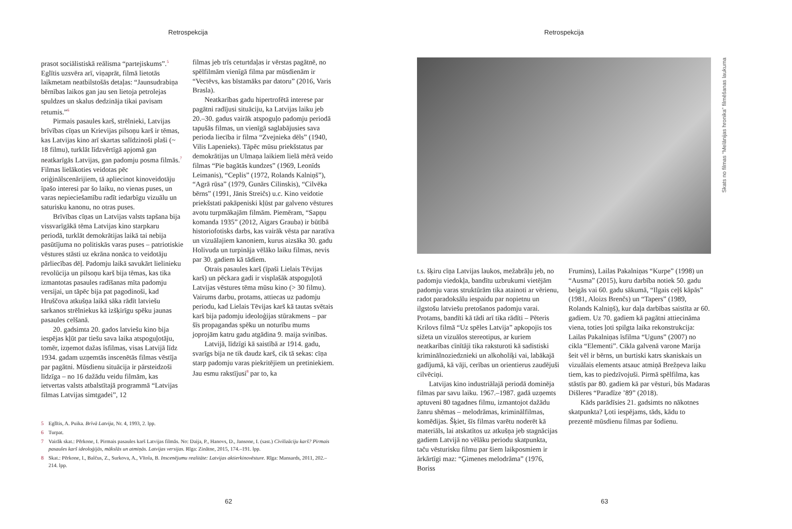Retrospekcija
prasot sociālistiskā reālisma “partejiskums”.<sup>5</sup> Eglītis uzsvēra arī, viņaprāt, filmā lietotās laikmetam neatbilstošās detaļas: “Jaunsudrabiņa bērnības laikos gan jau sen lietoja petrolejas spuldzes un skalus dedzināja tikai pavisam retumis.”<sup>6</sup>
Pirmais pasaules karš, strēlnieki, Latvijas brīvības cīņas un Krievijas pilsoņu karš ir tēmas, kas Latvijas kino arī skartas salīdzinoši plaši (~ 18 filmu), turklāt līdzvērtīgā apjomā gan neatkarīgās Latvijas, gan padomju posma filmās.<sup>7</sup> Filmas lielākoties veidotas pēc oriģinālscenārijiem, tā apliecinot kinoveidotāju īpašo interesi par šo laiku, no vienas puses, un varas nepieciešamību radīt iedarbīgu vizuālu un saturisku kanonu, no otras puses.
Brīvības cīņas un Latvijas valsts tapšana bija vissvarīgākā tēma Latvijas kino starpkaru periodā, turklāt demokrātijas laikā tai nebija pasūtījuma no politiskās varas puses – patriotiskie vēstures stāsti uz ekrāna nonāca to veidotāju pārliecības dēļ. Padomju laikā savukārt lielinieku revolūcija un pilsoņu karš bija tēmas, kas tika izmantotas pasaules radīšanas mīta padomju versijai, un tāpēc bija pat pagodinoši, kad Hruščova atkušņa laikā sāka rādīt latviešu sarkanos strēlniekus kā izšķirīgu spēku jaunas pasaules celšanā.
20. gadsimta 20. gados latviešu kino bija iespējas kļūt par tiešu sava laika atspoguļotāju, tomēr, izņemot dažas īsfilmas, visas Latvijā līdz 1934. gadam uzņemtās inscenētās filmas vēstīja par pagātni. Mūsdienu situācija ir pārsteidzoši līdzīga – no 16 dažādu veidu filmām, kas ietvertas valsts atbalstītajā programmā “Latvijas filmas Latvijas simtgadei”, 12
filmas jeb trīs ceturtdaļas ir vērstas pagātnē, no spēlfilmām vienīgā filma par mūsdienām ir “Vectēvs, kas bīstamāks par datoru” (2016, Varis Brasla).
Neatkarības gadu hipertrofētā interese par pagātni radījusi situāciju, ka Latvijas laiku jeb 20.–30. gadus vairāk atspoguļo padomju periodā tapušās filmas, un vienīgā saglabājusies sava perioda liecība ir filma “Zvejnieka dēls” (1940, Vilis Lapenieks). Tāpēc mūsu priekšstatus par demokrātijas un Ulmaņa laikiem lielā mērā veido filmas “Pie bagātās kundzes” (1969, Leonīds Leimanis), “Ceplis” (1972, Rolands Kalniņš”), “Agrā rūsa” (1979, Gunārs Cilinskis), “Cilvēka bērns” (1991, Jānis Streičs) u.c. Kino veidotie priekšstati pakāpeniski kļūst par galveno vēstures avotu turpmākajām filmām. Piemēram, “Sapņu komanda 1935” (2012, Aigars Grauba) ir būtībā historiofotisks darbs, kas vairāk vēsta par naratīva un vizuālajiem kanoniem, kurus aizsāka 30. gadu Holivuda un turpināja vēlāko laiku filmas, nevis par 30. gadiem kā tādiem.
Otrais pasaules karš (īpaši Lielais Tēvijas karš) un pēckara gadi ir visplašāk atspoguļotā Latvijas vēstures tēma mūsu kino (> 30 filmu). Vairums darbu, protams, attiecas uz padomju periodu, kad Lielais Tēvijas karš kā tautas svētais karš bija padomju ideoloģijas stūrakmens – par šīs propagandas spēku un noturību mums joprojām katru gadu atgādina 9. maija svinības.
Latvijā, līdzīgi kā saistībā ar 1914. gadu, svarīgs bija ne tik daudz karš, cik tā sekas: cīņa starp padomju varas piekritējiem un pretiniekiem. Jau esmu rakstījusi<sup>8</sup> par to, ka
5 Eglītis, A. Puika. Brīvā Latvija, Nr. 4, 1993, 2. lpp.
6 Turpat.
7 Vairāk skat.: Pērkone, I. Pirmais pasaules karš Latvijas filmās. No: Daija, P., Hanovs, D., Jansone, I. (sast.) Civilizāciju karš? Pirmais pasaules karš ideoloģijās, mākslās un atmiņās. Latvijas versijas. Rīga: Zinātne, 2015, 174.–191. lpp.
8 Skat.: Pērkone, I., Balčus, Z., Surkova, A., Vītola, B. Inscenējumu realitāte: Latvijas aktierkinovēsture. Rīga: Mansards, 2011, 202.–214. lpp.
62
Retrospekcija
Skats no filmas “Melānijas hronika” filmēšanas laukuma
t.s. šķiru cīņa Latvijas laukos, mežabrāļu jeb, no padomju viedokļa, bandītu uzbrukumi vietējām padomju varas struktūrām tika atainoti ar vērienu, radot paradoksālu iespaidu par nopietnu un ilgstošu latviešu pretošanos padomju varai. Protams, bandīti kā tādi arī tika rādīti – Pēteris Krilovs filmā “Uz spēles Latvija” apkopojis tos sižeta un vizuālos stereotipus, ar kuriem neatkarības cīnītāji tika raksturoti kā sadistiski kriminālnoziedznieki un alkoholiķi vai, labākajā gadījumā, kā vāji, cerības un orientierus zaudējuši cilvēciņi.
Latvijas kino industriālajā periodā dominēja filmas par savu laiku. 1967.–1987. gadā uzņemts aptuveni 80 tagadnes filmu, izmantojot dažādu žanru shēmas – melodrāmas, kriminālfilmas, komēdijas. Šķiet, šīs filmas varētu noderēt kā materiāls, lai atskatītos uz atkušņa jeb stagnācijas gadiem Latvijā no vēlāku periodu skatpunkta, taču vēsturisku filmu par šiem laikposmiem ir ārkārtīgi maz: “Ģimenes melodrāma” (1976, Boriss
Frumins), Lailas Pakalniņas “Kurpe” (1998) un “Ausma” (2015), kuru darbība notiek 50. gadu beigās vai 60. gadu sākumā, “Ilgais ceļš kāpās” (1981, Aloizs Brenčs) un “Tapers” (1989, Rolands Kalniņš), kur daļa darbības saistīta ar 60. gadiem. Uz 70. gadiem kā pagātni attiecināma viena, toties ļoti spilgta laika rekonstrukcija: Lailas Pakalniņas īsfilma “Uguns” (2007) no cikla “Elementi”. Cikla galvenā varone Marija šeit vēl ir bērns, un burtiski katrs skaniskais un vizuālais elements atsauc atmiņā Brežņeva laiku tiem, kas to piedzīvojuši. Pirmā spēlfilma, kas stāstīs par 80. gadiem kā par vēsturi, būs Madaras Dišleres “Paradīze ’89” (2018).
Kāds parādīsies 21. gadsimts no nākotnes skatpunkta? Ļoti iespējams, tāds, kādu to prezentē mūsdienu filmas par šodienu.
63